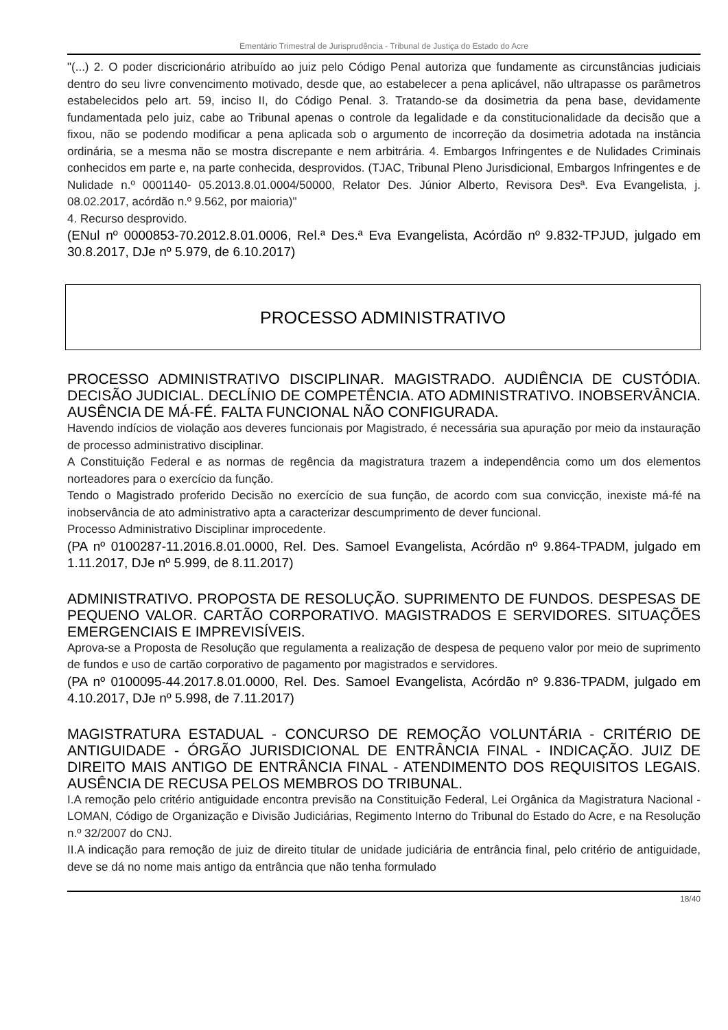Ementário Trimestral de Jurisprudência - Tribunal de Justiça do Estado do Acre
"(...) 2. O poder discricionário atribuído ao juiz pelo Código Penal autoriza que fundamente as circunstâncias judiciais dentro do seu livre convencimento motivado, desde que, ao estabelecer a pena aplicável, não ultrapasse os parâmetros estabelecidos pelo art. 59, inciso II, do Código Penal. 3. Tratando-se da dosimetria da pena base, devidamente fundamentada pelo juiz, cabe ao Tribunal apenas o controle da legalidade e da constitucionalidade da decisão que a fixou, não se podendo modificar a pena aplicada sob o argumento de incorreção da dosimetria adotada na instância ordinária, se a mesma não se mostra discrepante e nem arbitrária. 4. Embargos Infringentes e de Nulidades Criminais conhecidos em parte e, na parte conhecida, desprovidos. (TJAC, Tribunal Pleno Jurisdicional, Embargos Infringentes e de Nulidade n.º 0001140- 05.2013.8.01.0004/50000, Relator Des. Júnior Alberto, Revisora Desª. Eva Evangelista, j. 08.02.2017, acórdão n.º 9.562, por maioria)"
4. Recurso desprovido.
(ENul nº 0000853-70.2012.8.01.0006, Rel.ª Des.ª Eva Evangelista, Acórdão nº 9.832-TPJUD, julgado em 30.8.2017, DJe nº 5.979, de 6.10.2017)
PROCESSO ADMINISTRATIVO
PROCESSO ADMINISTRATIVO DISCIPLINAR. MAGISTRADO. AUDIÊNCIA DE CUSTÓDIA. DECISÃO JUDICIAL. DECLÍNIO DE COMPETÊNCIA. ATO ADMINISTRATIVO. INOBSERVÂNCIA. AUSÊNCIA DE MÁ-FÉ. FALTA FUNCIONAL NÃO CONFIGURADA.
Havendo indícios de violação aos deveres funcionais por Magistrado, é necessária sua apuração por meio da instauração de processo administrativo disciplinar.
A Constituição Federal e as normas de regência da magistratura trazem a independência como um dos elementos norteadores para o exercício da função.
Tendo o Magistrado proferido Decisão no exercício de sua função, de acordo com sua convicção, inexiste má-fé na inobservância de ato administrativo apta a caracterizar descumprimento de dever funcional.
Processo Administrativo Disciplinar improcedente.
(PA nº 0100287-11.2016.8.01.0000, Rel. Des. Samoel Evangelista, Acórdão nº 9.864-TPADM, julgado em 1.11.2017, DJe nº 5.999, de 8.11.2017)
ADMINISTRATIVO. PROPOSTA DE RESOLUÇÃO. SUPRIMENTO DE FUNDOS. DESPESAS DE PEQUENO VALOR. CARTÃO CORPORATIVO. MAGISTRADOS E SERVIDORES. SITUAÇÕES EMERGENCIAIS E IMPREVISÍVEIS.
Aprova-se a Proposta de Resolução que regulamenta a realização de despesa de pequeno valor por meio de suprimento de fundos e uso de cartão corporativo de pagamento por magistrados e servidores.
(PA nº 0100095-44.2017.8.01.0000, Rel. Des. Samoel Evangelista, Acórdão nº 9.836-TPADM, julgado em 4.10.2017, DJe nº 5.998, de 7.11.2017)
MAGISTRATURA ESTADUAL - CONCURSO DE REMOÇÃO VOLUNTÁRIA - CRITÉRIO DE ANTIGUIDADE - ÓRGÃO JURISDICIONAL DE ENTRÂNCIA FINAL - INDICAÇÃO. JUIZ DE DIREITO MAIS ANTIGO DE ENTRÂNCIA FINAL - ATENDIMENTO DOS REQUISITOS LEGAIS. AUSÊNCIA DE RECUSA PELOS MEMBROS DO TRIBUNAL.
I.A remoção pelo critério antiguidade encontra previsão na Constituição Federal, Lei Orgânica da Magistratura Nacional - LOMAN, Código de Organização e Divisão Judiciárias, Regimento Interno do Tribunal do Estado do Acre, e na Resolução n.º 32/2007 do CNJ.
II.A indicação para remoção de juiz de direito titular de unidade judiciária de entrância final, pelo critério de antiguidade, deve se dá no nome mais antigo da entrância que não tenha formulado
18/40